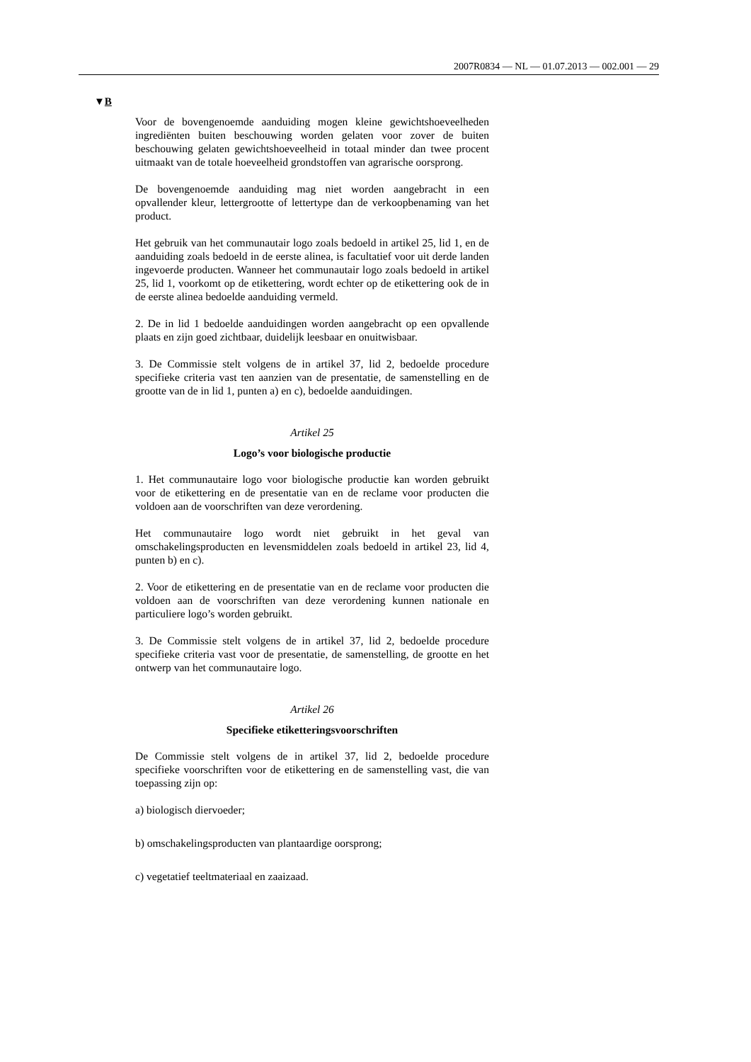2007R0834 — NL — 01.07.2013 — 002.001 — 29
▼B
Voor de bovengenoemde aanduiding mogen kleine gewichtshoeveelheden ingrediënten buiten beschouwing worden gelaten voor zover de buiten beschouwing gelaten gewichtshoeveelheid in totaal minder dan twee procent uitmaakt van de totale hoeveelheid grondstoffen van agrarische oorsprong.
De bovengenoemde aanduiding mag niet worden aangebracht in een opvallender kleur, lettergrootte of lettertype dan de verkoopbenaming van het product.
Het gebruik van het communautair logo zoals bedoeld in artikel 25, lid 1, en de aanduiding zoals bedoeld in de eerste alinea, is facultatief voor uit derde landen ingevoerde producten. Wanneer het communautair logo zoals bedoeld in artikel 25, lid 1, voorkomt op de etikettering, wordt echter op de etikettering ook de in de eerste alinea bedoelde aanduiding vermeld.
2. De in lid 1 bedoelde aanduidingen worden aangebracht op een opvallende plaats en zijn goed zichtbaar, duidelijk leesbaar en onuitwisbaar.
3. De Commissie stelt volgens de in artikel 37, lid 2, bedoelde procedure specifieke criteria vast ten aanzien van de presentatie, de samenstelling en de grootte van de in lid 1, punten a) en c), bedoelde aanduidingen.
Artikel 25
Logo’s voor biologische productie
1. Het communautaire logo voor biologische productie kan worden gebruikt voor de etikettering en de presentatie van en de reclame voor producten die voldoen aan de voorschriften van deze verordening.
Het communautaire logo wordt niet gebruikt in het geval van omschakelingsproducten en levensmiddelen zoals bedoeld in artikel 23, lid 4, punten b) en c).
2. Voor de etikettering en de presentatie van en de reclame voor producten die voldoen aan de voorschriften van deze verordening kunnen nationale en particuliere logo’s worden gebruikt.
3. De Commissie stelt volgens de in artikel 37, lid 2, bedoelde procedure specifieke criteria vast voor de presentatie, de samenstelling, de grootte en het ontwerp van het communautaire logo.
Artikel 26
Specifieke etiketteringsvoorschriften
De Commissie stelt volgens de in artikel 37, lid 2, bedoelde procedure specifieke voorschriften voor de etikettering en de samenstelling vast, die van toepassing zijn op:
a) biologisch diervoeder;
b) omschakelingsproducten van plantaardige oorsprong;
c) vegetatief teeltmateriaal en zaaizaad.